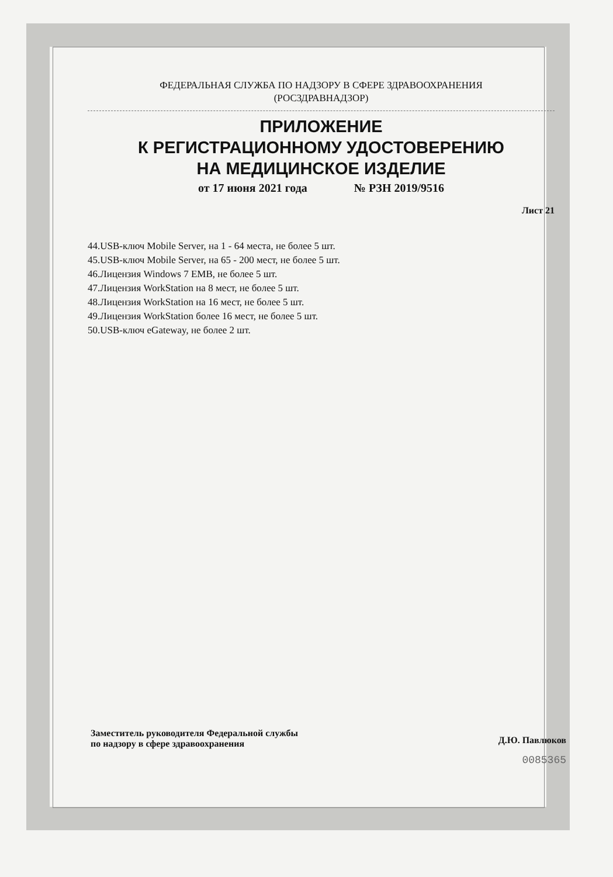ФЕДЕРАЛЬНАЯ СЛУЖБА ПО НАДЗОРУ В СФЕРЕ ЗДРАВООХРАНЕНИЯ
(РОСЗДРАВНАДЗОР)
ПРИЛОЖЕНИЕ
К РЕГИСТРАЦИОННОМУ УДОСТОВЕРЕНИЮ
НА МЕДИЦИНСКОЕ ИЗДЕЛИЕ
от 17 июня 2021 года № РЗН 2019/9516
Лист 21
44.USB-ключ Mobile Server, на 1 - 64 места, не более 5 шт.
45.USB-ключ Mobile Server, на 65 - 200 мест, не более 5 шт.
46.Лицензия Windows 7 EMB, не более 5 шт.
47.Лицензия WorkStation на 8 мест, не более 5 шт.
48.Лицензия WorkStation на 16 мест, не более 5 шт.
49.Лицензия WorkStation более 16 мест, не более 5 шт.
50.USB-ключ eGateway, не более 2 шт.
Заместитель руководителя Федеральной службы
по надзору в сфере здравоохранения
Д.Ю. Павлюков
0085365